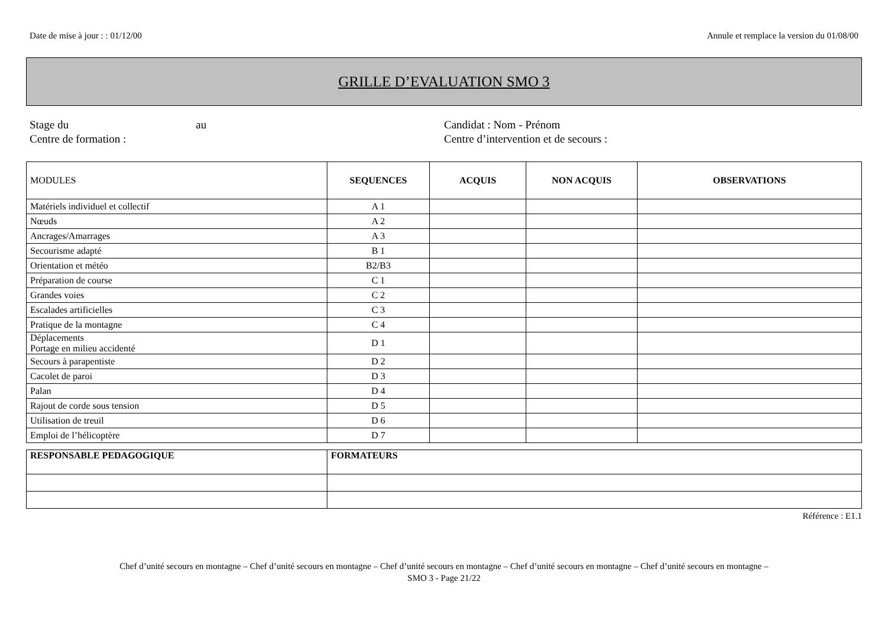Date de mise à jour : : 01/12/00 Annule et remplace la version du 01/08/00
GRILLE D’EVALUATION SMO 3
Stage du au
Centre de formation :
Candidat : Nom - Prénom
Centre d’intervention et de secours :
| MODULES | SEQUENCES | ACQUIS | NON ACQUIS | OBSERVATIONS |
| --- | --- | --- | --- | --- |
| Matériels individuel et collectif | A 1 | | | |
| Nœuds | A 2 | | | |
| Ancrages/Amarrages | A 3 | | | |
| Secourisme adapté | B 1 | | | |
| Orientation et météo | B2/B3 | | | |
| Préparation de course | C 1 | | | |
| Grandes voies | C 2 | | | |
| Escalades artificielles | C 3 | | | |
| Pratique de la montagne | C 4 | | | |
| Déplacements Portage en milieu accidenté | D 1 | | | |
| Secours à parapentiste | D 2 | | | |
| Cacolet de paroi | D 3 | | | |
| Palan | D 4 | | | |
| Rajout de corde sous tension | D 5 | | | |
| Utilisation de treuil | D 6 | | | |
| Emploi de l’hélicoptère | D 7 | | | |
| RESPONSABLE PEDAGOGIQUE | FORMATEURS |
Référence : E1.1
Chef d’unité secours en montagne – Chef d’unité secours en montagne – Chef d’unité secours en montagne – Chef d’unité secours en montagne – Chef d’unité secours en montagne –
SMO 3 - Page 21/22